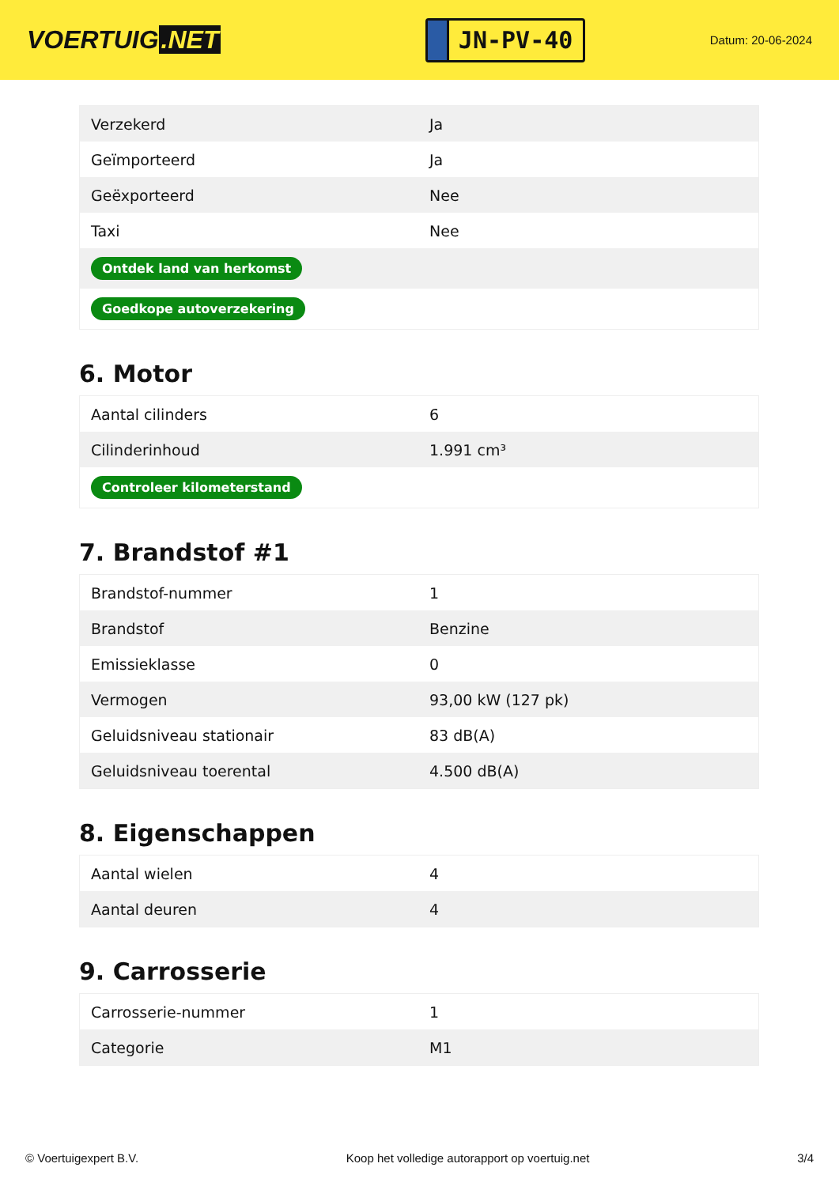VOERTUIG.NET
JN-PV-40
Datum: 20-06-2024
| Verzekerd | Ja |
| Geïmporteerd | Ja |
| Geëxporteerd | Nee |
| Taxi | Nee |
| Ontdek land van herkomst | |
| Goedkope autoverzekering | |
6. Motor
| Aantal cilinders | 6 |
| Cilinderinhoud | 1.991 cm³ |
| Controleer kilometerstand | |
7. Brandstof #1
| Brandstof-nummer | 1 |
| Brandstof | Benzine |
| Emissieklasse | 0 |
| Vermogen | 93,00 kW (127 pk) |
| Geluidsniveau stationair | 83 dB(A) |
| Geluidsniveau toerental | 4.500 dB(A) |
8. Eigenschappen
| Aantal wielen | 4 |
| Aantal deuren | 4 |
9. Carrosserie
| Carrosserie-nummer | 1 |
| Categorie | M1 |
© Voertuigexpert B.V. Koop het volledige autorapport op voertuig.net 3/4